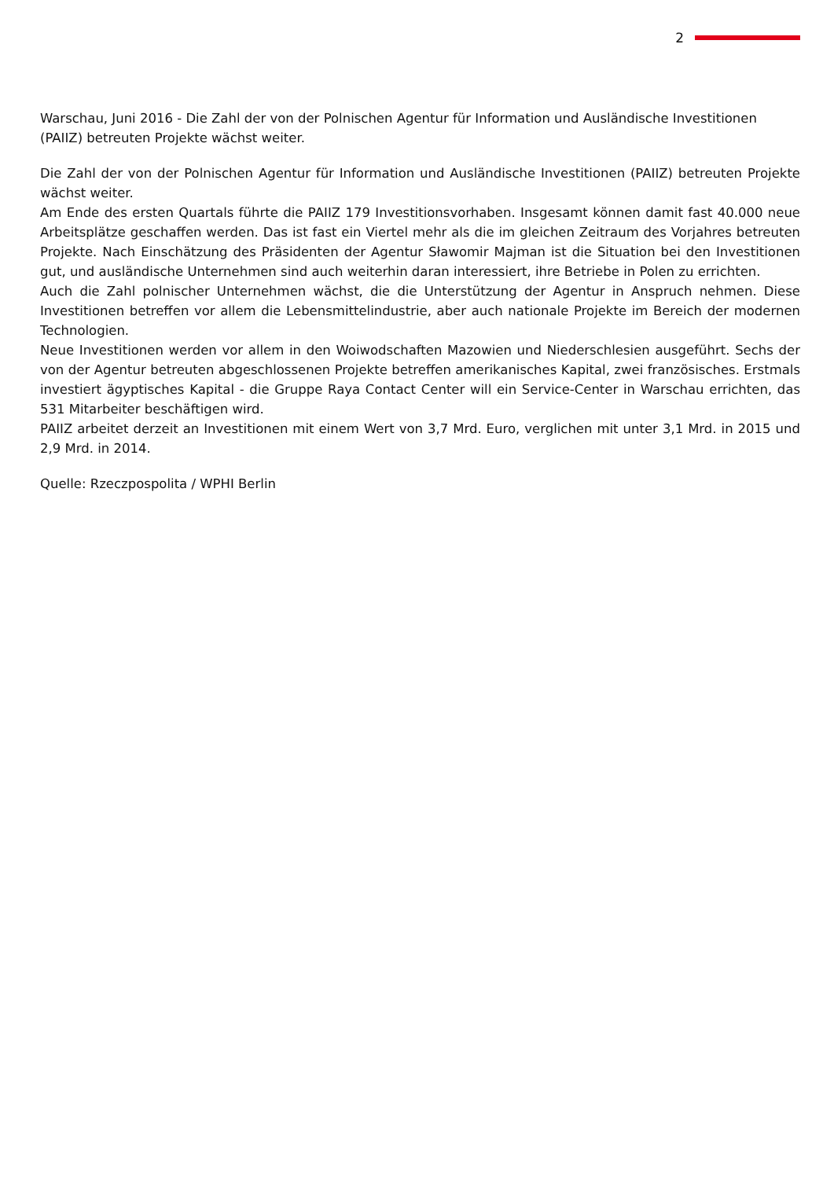2
Warschau, Juni 2016 - Die Zahl der von der Polnischen Agentur für Information und Ausländische Investitionen (PAIIZ) betreuten Projekte wächst weiter.
Die Zahl der von der Polnischen Agentur für Information und Ausländische Investitionen (PAIIZ) betreuten Projekte wächst weiter.
Am Ende des ersten Quartals führte die PAIIZ 179 Investitionsvorhaben. Insgesamt können damit fast 40.000 neue Arbeitsplätze geschaffen werden. Das ist fast ein Viertel mehr als die im gleichen Zeitraum des Vorjahres betreuten Projekte. Nach Einschätzung des Präsidenten der Agentur Sławomir Majman ist die Situation bei den Investitionen gut, und ausländische Unternehmen sind auch weiterhin daran interessiert, ihre Betriebe in Polen zu errichten.
Auch die Zahl polnischer Unternehmen wächst, die die Unterstützung der Agentur in Anspruch nehmen. Diese Investitionen betreffen vor allem die Lebensmittelindustrie, aber auch nationale Projekte im Bereich der modernen Technologien.
Neue Investitionen werden vor allem in den Woiwodschaften Mazowien und Niederschlesien ausgeführt. Sechs der von der Agentur betreuten abgeschlossenen Projekte betreffen amerikanisches Kapital, zwei französisches. Erstmals investiert ägyptisches Kapital - die Gruppe Raya Contact Center will ein Service-Center in Warschau errichten, das 531 Mitarbeiter beschäftigen wird.
PAIIZ arbeitet derzeit an Investitionen mit einem Wert von 3,7 Mrd. Euro, verglichen mit unter 3,1 Mrd. in 2015 und 2,9 Mrd. in 2014.
Quelle: Rzeczpospolita / WPHI Berlin